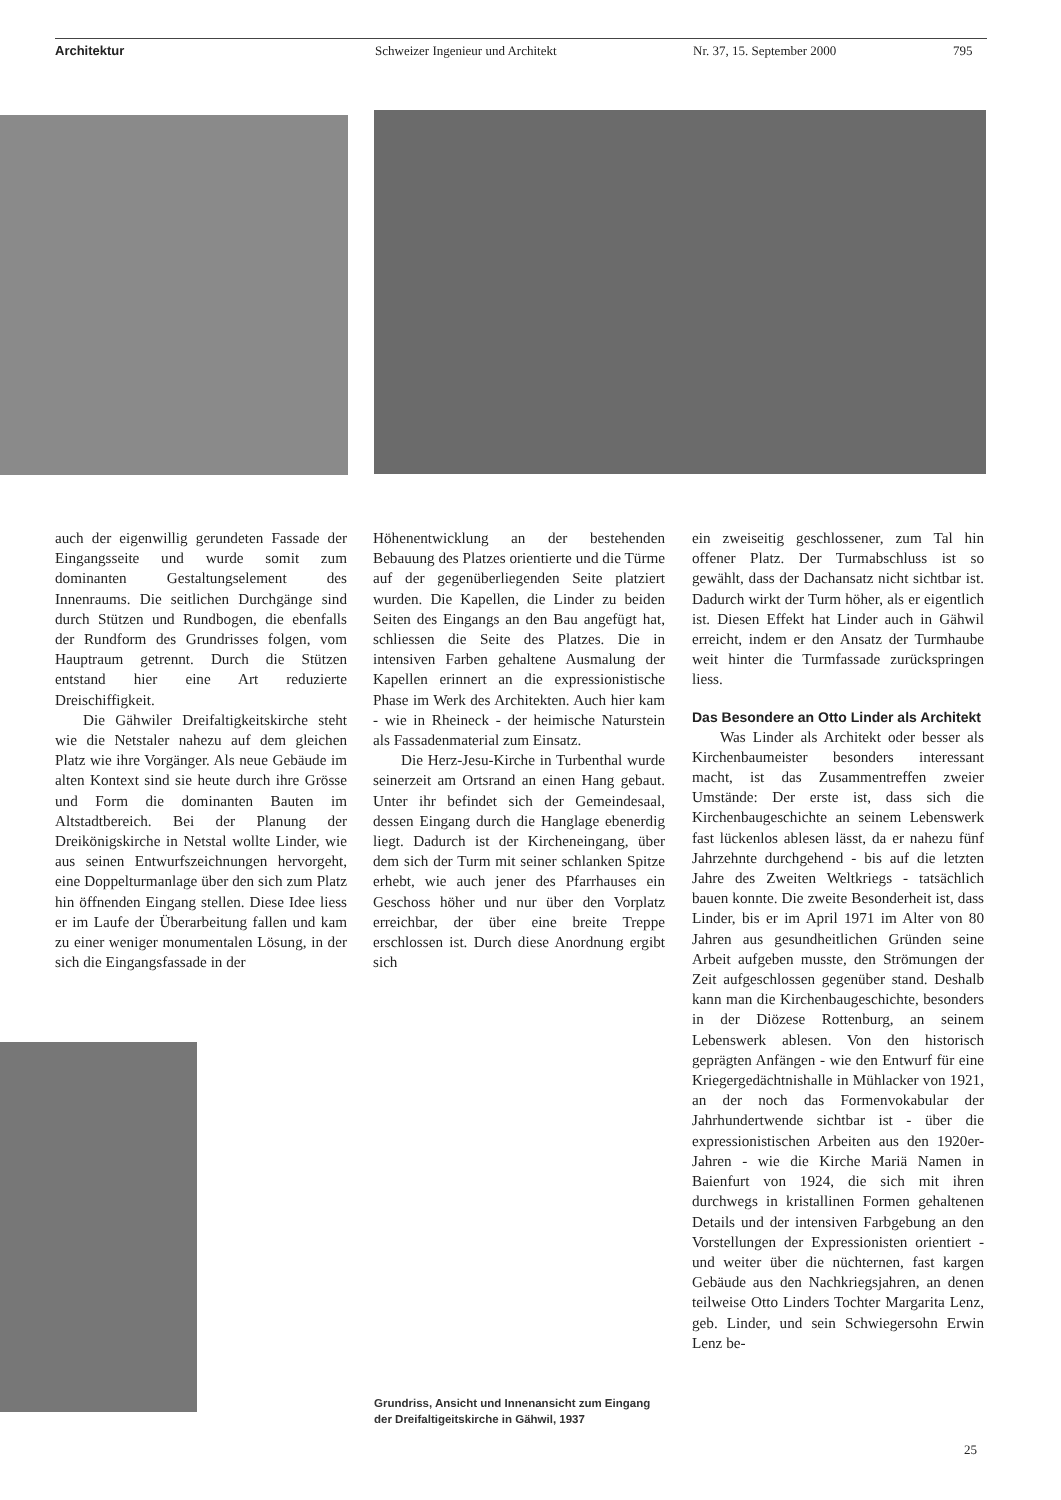Architektur Schweizer Ingenieur und Architekt Nr. 37, 15. September 2000 795
auch der eigenwillig gerundeten Fassade der Eingangsseite und wurde somit zum dominanten Gestaltungselement des Innenraums. Die seitlichen Durchgänge sind durch Stützen und Rundbogen, die ebenfalls der Rundform des Grundrisses folgen, vom Hauptraum getrennt. Durch die Stützen entstand hier eine Art reduzierte Dreischiffigkeit.
Die Gähwiler Dreifaltigkeitskirche steht wie die Netstaler nahezu auf dem gleichen Platz wie ihre Vorgänger. Als neue Gebäude im alten Kontext sind sie heute durch ihre Grösse und Form die dominanten Bauten im Altstadtbereich. Bei der Planung der Dreikönigskirche in Netstal wollte Linder, wie aus seinen Entwurfszeichnungen hervorgeht, eine Doppelturmanlage über den sich zum Platz hin öffnenden Eingang stellen. Diese Idee liess er im Laufe der Überarbeitung fallen und kam zu einer weniger monumentalen Lösung, in der sich die Eingangsfassade in der
Höhenentwicklung an der bestehenden Bebauung des Platzes orientierte und die Türme auf der gegenüberliegenden Seite platziert wurden. Die Kapellen, die Linder zu beiden Seiten des Eingangs an den Bau angefügt hat, schliessen die Seite des Platzes. Die in intensiven Farben gehaltene Ausmalung der Kapellen erinnert an die expressionistische Phase im Werk des Architekten. Auch hier kam - wie in Rheineck - der heimische Naturstein als Fassadenmaterial zum Einsatz.
Die Herz-Jesu-Kirche in Turbenthal wurde seinerzeit am Ortsrand an einen Hang gebaut. Unter ihr befindet sich der Gemeindesaal, dessen Eingang durch die Hanglage ebenerdig liegt. Dadurch ist der Kircheneingang, über dem sich der Turm mit seiner schlanken Spitze erhebt, wie auch jener des Pfarrhauses ein Geschoss höher und nur über den Vorplatz erreichbar, der über eine breite Treppe erschlossen ist. Durch diese Anordnung ergibt sich
ein zweiseitig geschlossener, zum Tal hin offener Platz. Der Turmabschluss ist so gewählt, dass der Dachansatz nicht sichtbar ist. Dadurch wirkt der Turm höher, als er eigentlich ist. Diesen Effekt hat Linder auch in Gähwil erreicht, indem er den Ansatz der Turmhaube weit hinter die Turmfassade zurückspringen liess.
Das Besondere an Otto Linder als Architekt
Was Linder als Architekt oder besser als Kirchenbaumeister besonders interessant macht, ist das Zusammentreffen zweier Umstände: Der erste ist, dass sich die Kirchenbaugeschichte an seinem Lebenswerk fast lückenlos ablesen lässt, da er nahezu fünf Jahrzehnte durchgehend - bis auf die letzten Jahre des Zweiten Weltkriegs - tatsächlich bauen konnte. Die zweite Besonderheit ist, dass Linder, bis er im April 1971 im Alter von 80 Jahren aus gesundheitlichen Gründen seine Arbeit aufgeben musste, den Strömungen der Zeit aufgeschlossen gegenüber stand. Deshalb kann man die Kirchenbaugeschichte, besonders in der Diözese Rottenburg, an seinem Lebenswerk ablesen. Von den historisch geprägten Anfängen - wie den Entwurf für eine Kriegergedächtnishalle in Mühlacker von 1921, an der noch das Formenvokabular der Jahrhundertwende sichtbar ist - über die expressionistischen Arbeiten aus den 1920er-Jahren - wie die Kirche Mariä Namen in Baienfurt von 1924, die sich mit ihren durchwegs in kristallinen Formen gehaltenen Details und der intensiven Farbgebung an den Vorstellungen der Expressionisten orientiert - und weiter über die nüchternen, fast kargen Gebäude aus den Nachkriegsjahren, an denen teilweise Otto Linders Tochter Margarita Lenz, geb. Linder, und sein Schwiegersohn Erwin Lenz be-
Grundriss, Ansicht und Innenansicht zum Eingang der Dreifaltigeitskirche in Gähwil, 1937
25